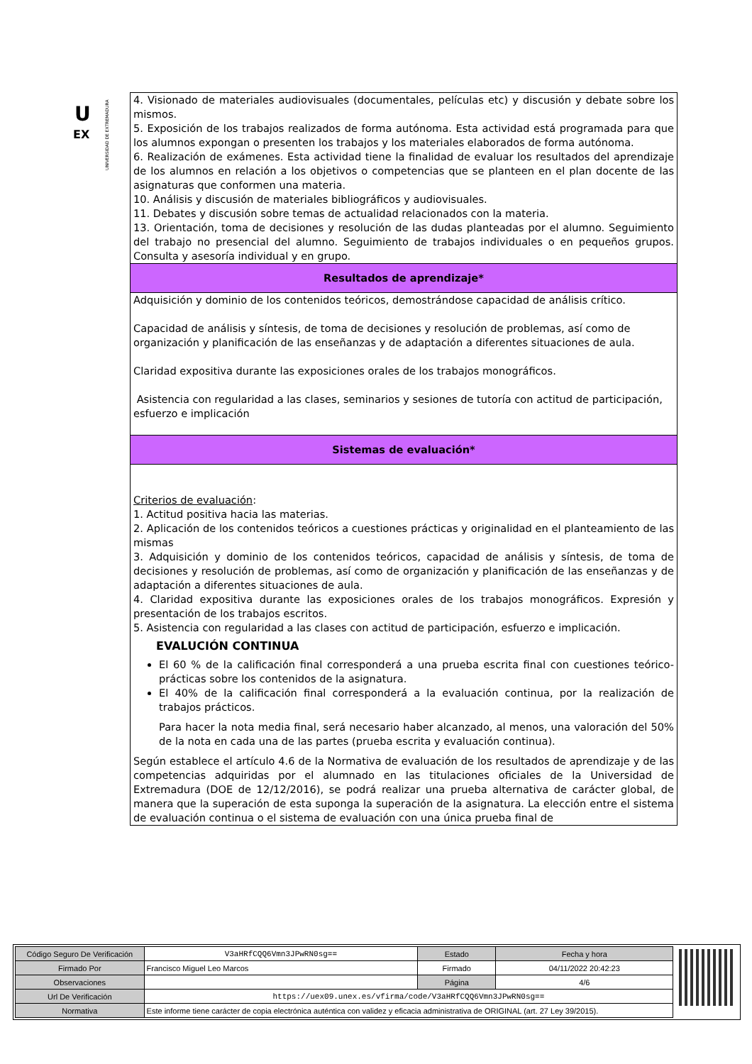U
EX
UNIVERSIDAD DE EXTREMADURA
4. Visionado de materiales audiovisuales (documentales, películas etc) y discusión y debate sobre los mismos.
5. Exposición de los trabajos realizados de forma autónoma. Esta actividad está programada para que los alumnos expongan o presenten los trabajos y los materiales elaborados de forma autónoma.
6. Realización de exámenes. Esta actividad tiene la finalidad de evaluar los resultados del aprendizaje de los alumnos en relación a los objetivos o competencias que se planteen en el plan docente de las asignaturas que conformen una materia.
10. Análisis y discusión de materiales bibliográficos y audiovisuales.
11. Debates y discusión sobre temas de actualidad relacionados con la materia.
13. Orientación, toma de decisiones y resolución de las dudas planteadas por el alumno. Seguimiento del trabajo no presencial del alumno. Seguimiento de trabajos individuales o en pequeños grupos. Consulta y asesoría individual y en grupo.
Resultados de aprendizaje*
Adquisición y dominio de los contenidos teóricos, demostrándose capacidad de análisis crítico.
Capacidad de análisis y síntesis, de toma de decisiones y resolución de problemas, así como de organización y planificación de las enseñanzas y de adaptación a diferentes situaciones de aula.
Claridad expositiva durante las exposiciones orales de los trabajos monográficos.
Asistencia con regularidad a las clases, seminarios y sesiones de tutoría con actitud de participación, esfuerzo e implicación
Sistemas de evaluación*
Criterios de evaluación:
1. Actitud positiva hacia las materias.
2. Aplicación de los contenidos teóricos a cuestiones prácticas y originalidad en el planteamiento de las mismas
3. Adquisición y dominio de los contenidos teóricos, capacidad de análisis y síntesis, de toma de decisiones y resolución de problemas, así como de organización y planificación de las enseñanzas y de adaptación a diferentes situaciones de aula.
4. Claridad expositiva durante las exposiciones orales de los trabajos monográficos. Expresión y presentación de los trabajos escritos.
5. Asistencia con regularidad a las clases con actitud de participación, esfuerzo e implicación.
EVALUCIÓN CONTINUA
El 60 % de la calificación final corresponderá a una prueba escrita final con cuestiones teórico-prácticas sobre los contenidos de la asignatura.
El 40% de la calificación final corresponderá a la evaluación continua, por la realización de trabajos prácticos.
Para hacer la nota media final, será necesario haber alcanzado, al menos, una valoración del 50% de la nota en cada una de las partes (prueba escrita y evaluación continua).
Según establece el artículo 4.6 de la Normativa de evaluación de los resultados de aprendizaje y de las competencias adquiridas por el alumnado en las titulaciones oficiales de la Universidad de Extremadura (DOE de 12/12/2016), se podrá realizar una prueba alternativa de carácter global, de manera que la superación de esta suponga la superación de la asignatura. La elección entre el sistema de evaluación continua o el sistema de evaluación con una única prueba final de
| Código Seguro De Verificación | V3aHRfCQQ6Vmn3JPwRN0sg== | Estado | Fecha y hora |
| Firmado Por | Francisco Miguel Leo Marcos | Firmado | 04/11/2022 20:42:23 |
| Observaciones | | Página | 4/6 |
| Url De Verificación | https://uex09.unex.es/vfirma/code/V3aHRfCQQ6Vmn3JPwRN0sg== | | |
| Normativa | Este informe tiene carácter de copia electrónica auténtica con validez y eficacia administrativa de ORIGINAL (art. 27 Ley 39/2015). | | |